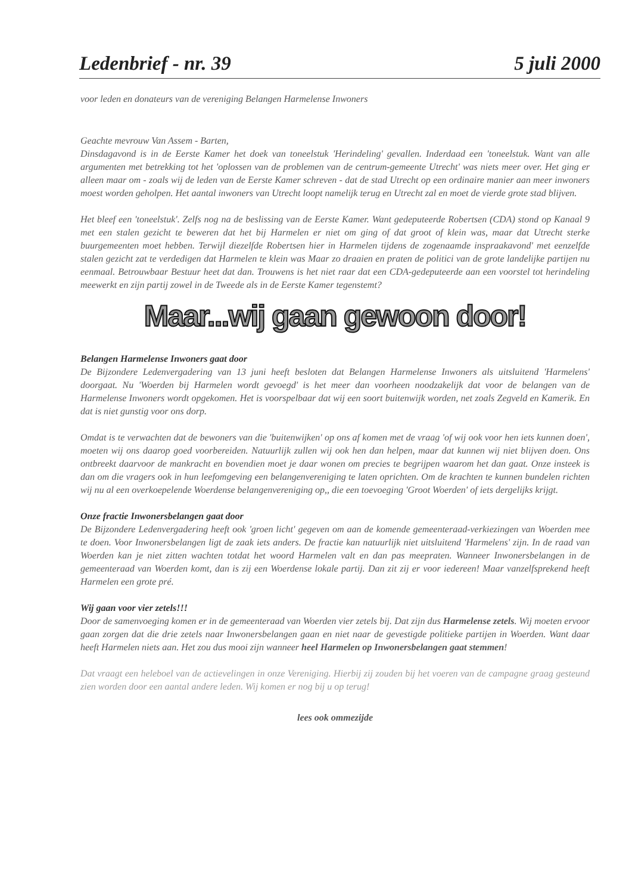Ledenbrief - nr. 39 5 juli 2000
voor leden en donateurs van de vereniging Belangen Harmelense Inwoners
Geachte mevrouw Van Assem - Barten,
Dinsdagavond is in de Eerste Kamer het doek van toneelstuk 'Herindeling' gevallen. Inderdaad een 'toneelstuk. Want van alle argumenten met betrekking tot het 'oplossen van de problemen van de centrum-gemeente Utrecht' was niets meer over. Het ging er alleen maar om - zoals wij de leden van de Eerste Kamer schreven - dat de stad Utrecht op een ordinaire manier aan meer inwoners moest worden geholpen. Het aantal inwoners van Utrecht loopt namelijk terug en Utrecht zal en moet de vierde grote stad blijven.
Het bleef een 'toneelstuk'. Zelfs nog na de beslissing van de Eerste Kamer. Want gedeputeerde Robertsen (CDA) stond op Kanaal 9 met een stalen gezicht te beweren dat het bij Harmelen er niet om ging of dat groot of klein was, maar dat Utrecht sterke buurgemeenten moet hebben. Terwijl diezelfde Robertsen hier in Harmelen tijdens de zogenaamde inspraakavond' met eenzelfde stalen gezicht zat te verdedigen dat Harmelen te klein was Maar zo draaien en praten de politici van de grote landelijke partijen nu eenmaal. Betrouwbaar Bestuur heet dat dan. Trouwens is het niet raar dat een CDA-gedeputeerde aan een voorstel tot herindeling meewerkt en zijn partij zowel in de Tweede als in de Eerste Kamer tegenstemt?
Maar...wij gaan gewoon door!
Belangen Harmelense Inwoners gaat door
De Bijzondere Ledenvergadering van 13 juni heeft besloten dat Belangen Harmelense Inwoners als uitsluitend 'Harmelens' doorgaat. Nu 'Woerden bij Harmelen wordt gevoegd' is het meer dan voorheen noodzakelijk dat voor de belangen van de Harmelense Inwoners wordt opgekomen. Het is voorspelbaar dat wij een soort buitenwijk worden, net zoals Zegveld en Kamerik. En dat is niet gunstig voor ons dorp.
Omdat is te verwachten dat de bewoners van die 'buitenwijken' op ons af komen met de vraag 'of wij ook voor hen iets kunnen doen', moeten wij ons daarop goed voorbereiden. Natuurlijk zullen wij ook hen dan helpen, maar dat kunnen wij niet blijven doen. Ons ontbreekt daarvoor de mankracht en bovendien moet je daar wonen om precies te begrijpen waarom het dan gaat. Onze insteek is dan om die vragers ook in hun leefomgeving een belangenvereniging te laten oprichten. Om de krachten te kunnen bundelen richten wij nu al een overkoepelende Woerdense belangenvereniging op,, die een toevoeging 'Groot Woerden' of iets dergelijks krijgt.
Onze fractie Inwonersbelangen gaat door
De Bijzondere Ledenvergadering heeft ook 'groen licht' gegeven om aan de komende gemeenteraad-verkiezingen van Woerden mee te doen. Voor Inwonersbelangen ligt de zaak iets anders. De fractie kan natuurlijk niet uitsluitend 'Harmelens' zijn. In de raad van Woerden kan je niet zitten wachten totdat het woord Harmelen valt en dan pas meepraten. Wanneer Inwonersbelangen in de gemeenteraad van Woerden komt, dan is zij een Woerdense lokale partij. Dan zit zij er voor iedereen! Maar vanzelfsprekend heeft Harmelen een grote pré.
Wij gaan voor vier zetels!!!
Door de samenvoeging komen er in de gemeenteraad van Woerden vier zetels bij. Dat zijn dus Harmelense zetels. Wij moeten ervoor gaan zorgen dat die drie zetels naar Inwonersbelangen gaan en niet naar de gevestigde politieke partijen in Woerden. Want daar heeft Harmelen niets aan. Het zou dus mooi zijn wanneer heel Harmelen op Inwonersbelangen gaat stemmen!
Dat vraagt een heleboel van de actievelingen in onze Vereniging. Hierbij zij zouden bij het voeren van de campagne graag gesteund zien worden door een aantal andere leden. Wij komen er nog bij u op terug!
lees ook ommezijde